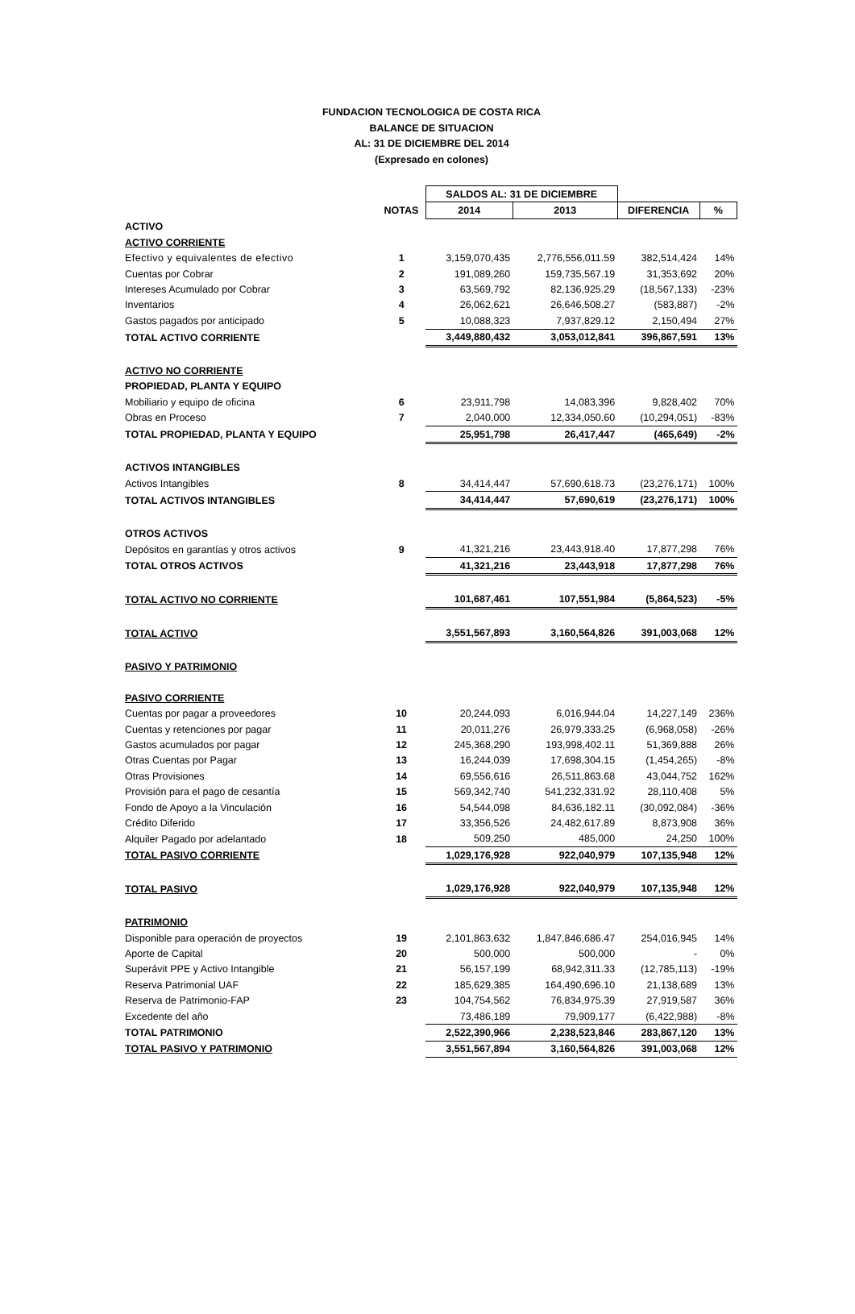FUNDACION TECNOLOGICA DE COSTA RICA
BALANCE DE SITUACION
AL: 31 DE DICIEMBRE DEL 2014
(Expresado en colones)
| | | SALDOS AL: 31 DE DICIEMBRE | | | |
| | NOTAS | 2014 | 2013 | DIFERENCIA | % |
| ACTIVO | | | | | |
| ACTIVO CORRIENTE | | | | | |
| Efectivo y equivalentes de efectivo | 1 | 3,159,070,435 | 2,776,556,011.59 | 382,514,424 | 14% |
| Cuentas por Cobrar | 2 | 191,089,260 | 159,735,567.19 | 31,353,692 | 20% |
| Intereses Acumulado por Cobrar | 3 | 63,569,792 | 82,136,925.29 | (18,567,133) | -23% |
| Inventarios | 4 | 26,062,621 | 26,646,508.27 | (583,887) | -2% |
| Gastos pagados por anticipado | 5 | 10,088,323 | 7,937,829.12 | 2,150,494 | 27% |
| TOTAL ACTIVO CORRIENTE | | 3,449,880,432 | 3,053,012,841 | 396,867,591 | 13% |
| ACTIVO NO CORRIENTE | | | | | |
| PROPIEDAD, PLANTA Y EQUIPO | | | | | |
| Mobiliario y equipo de oficina | 6 | 23,911,798 | 14,083,396 | 9,828,402 | 70% |
| Obras en Proceso | 7 | 2,040,000 | 12,334,050.60 | (10,294,051) | -83% |
| TOTAL PROPIEDAD, PLANTA Y EQUIPO | | 25,951,798 | 26,417,447 | (465,649) | -2% |
| ACTIVOS INTANGIBLES | | | | | |
| Activos Intangibles | 8 | 34,414,447 | 57,690,618.73 | (23,276,171) | 100% |
| TOTAL ACTIVOS INTANGIBLES | | 34,414,447 | 57,690,619 | (23,276,171) | 100% |
| OTROS ACTIVOS | | | | | |
| Depósitos en garantías y otros activos | 9 | 41,321,216 | 23,443,918.40 | 17,877,298 | 76% |
| TOTAL OTROS ACTIVOS | | 41,321,216 | 23,443,918 | 17,877,298 | 76% |
| TOTAL ACTIVO NO CORRIENTE | | 101,687,461 | 107,551,984 | (5,864,523) | -5% |
| TOTAL ACTIVO | | 3,551,567,893 | 3,160,564,826 | 391,003,068 | 12% |
| PASIVO Y PATRIMONIO | | | | | |
| PASIVO CORRIENTE | | | | | |
| Cuentas por pagar a proveedores | 10 | 20,244,093 | 6,016,944.04 | 14,227,149 | 236% |
| Cuentas y retenciones por pagar | 11 | 20,011,276 | 26,979,333.25 | (6,968,058) | -26% |
| Gastos acumulados por pagar | 12 | 245,368,290 | 193,998,402.11 | 51,369,888 | 26% |
| Otras Cuentas por Pagar | 13 | 16,244,039 | 17,698,304.15 | (1,454,265) | -8% |
| Otras Provisiones | 14 | 69,556,616 | 26,511,863.68 | 43,044,752 | 162% |
| Provisión para el pago de cesantía | 15 | 569,342,740 | 541,232,331.92 | 28,110,408 | 5% |
| Fondo de Apoyo a la Vinculación | 16 | 54,544,098 | 84,636,182.11 | (30,092,084) | -36% |
| Crédito Diferido | 17 | 33,356,526 | 24,482,617.89 | 8,873,908 | 36% |
| Alquiler Pagado por adelantado | 18 | 509,250 | 485,000 | 24,250 | 100% |
| TOTAL PASIVO CORRIENTE | | 1,029,176,928 | 922,040,979 | 107,135,948 | 12% |
| TOTAL PASIVO | | 1,029,176,928 | 922,040,979 | 107,135,948 | 12% |
| PATRIMONIO | | | | | |
| Disponible para operación de proyectos | 19 | 2,101,863,632 | 1,847,846,686.47 | 254,016,945 | 14% |
| Aporte de Capital | 20 | 500,000 | 500,000 | - | 0% |
| Superávit PPE y Activo Intangible | 21 | 56,157,199 | 68,942,311.33 | (12,785,113) | -19% |
| Reserva Patrimonial UAF | 22 | 185,629,385 | 164,490,696.10 | 21,138,689 | 13% |
| Reserva de Patrimonio-FAP | 23 | 104,754,562 | 76,834,975.39 | 27,919,587 | 36% |
| Excedente del año | | 73,486,189 | 79,909,177 | (6,422,988) | -8% |
| TOTAL PATRIMONIO | | 2,522,390,966 | 2,238,523,846 | 283,867,120 | 13% |
| TOTAL PASIVO Y PATRIMONIO | | 3,551,567,894 | 3,160,564,826 | 391,003,068 | 12% |